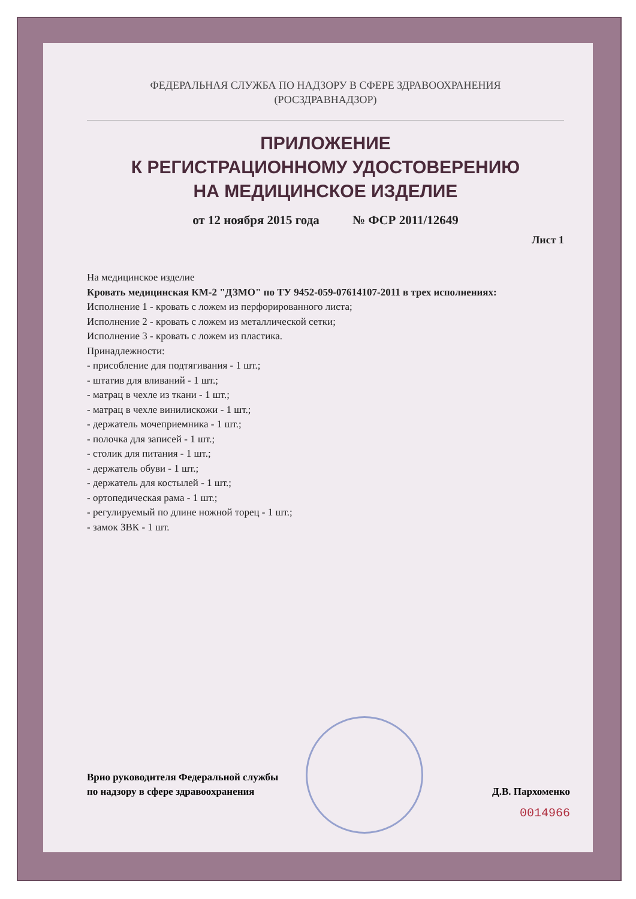ФЕДЕРАЛЬНАЯ СЛУЖБА ПО НАДЗОРУ В СФЕРЕ ЗДРАВООХРАНЕНИЯ
(РОСЗДРАВНАДЗОР)
ПРИЛОЖЕНИЕ
К РЕГИСТРАЦИОННОМУ УДОСТОВЕРЕНИЮ
НА МЕДИЦИНСКОЕ ИЗДЕЛИЕ
от 12 ноября 2015 года № ФСР 2011/12649
Лист 1
На медицинское изделие
Кровать медицинская КМ-2 "ДЗМО" по ТУ 9452-059-07614107-2011 в трех исполнениях:
Исполнение 1 - кровать с ложем из перфорированного листа;
Исполнение 2 - кровать с ложем из металлической сетки;
Исполнение 3 - кровать с ложем из пластика.
Принадлежности:
- присобление для подтягивания - 1 шт.;
- штатив для вливаний - 1 шт.;
- матрац в чехле из ткани - 1 шт.;
- матрац в чехле винилискожи - 1 шт.;
- держатель мочеприемника - 1 шт.;
- полочка для записей - 1 шт.;
- столик для питания - 1 шт.;
- держатель обуви - 1 шт.;
- держатель для костылей - 1 шт.;
- ортопедическая рама - 1 шт.;
- регулируемый по длине ножной торец - 1 шт.;
- замок ЗВК - 1 шт.
Врио руководителя Федеральной службы
по надзору в сфере здравоохранения
Д.В. Пархоменко
0014966